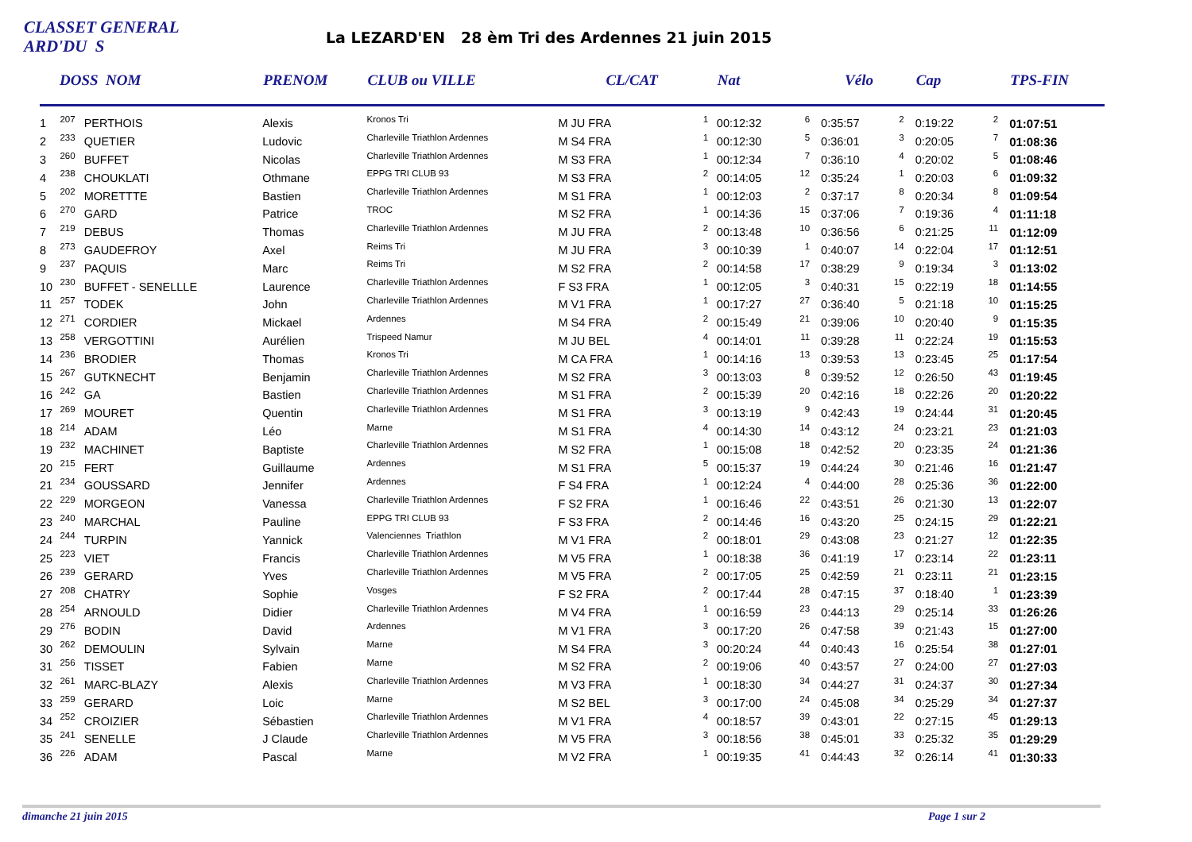CLASSET GENERAL
ARD'DU S
La LEZARD'EN 28 èm Tri des Ardennes 21 juin 2015
| DOSS NOM | | | PRENOM | CLUB ou VILLE | CL/CAT | | Nat | | Vélo | | Cap | | TPS-FIN |
| --- | --- | --- | --- | --- | --- | --- | --- | --- | --- | --- | --- | --- | --- |
| 1 | 207 | PERTHOIS | Alexis | Kronos Tri | M JU FRA | 1 | 00:12:32 | 6 | 0:35:57 | 2 | 0:19:22 | 2 | 01:07:51 |
| 2 | 233 | QUETIER | Ludovic | Charleville Triathlon Ardennes | M S4 FRA | 1 | 00:12:30 | 5 | 0:36:01 | 3 | 0:20:05 | 7 | 01:08:36 |
| 3 | 260 | BUFFET | Nicolas | Charleville Triathlon Ardennes | M S3 FRA | 1 | 00:12:34 | 7 | 0:36:10 | 4 | 0:20:02 | 5 | 01:08:46 |
| 4 | 238 | CHOUKLATI | Othmane | EPPG TRI CLUB 93 | M S3 FRA | 2 | 00:14:05 | 12 | 0:35:24 | 1 | 0:20:03 | 6 | 01:09:32 |
| 5 | 202 | MORETTTE | Bastien | Charleville Triathlon Ardennes | M S1 FRA | 1 | 00:12:03 | 2 | 0:37:17 | 8 | 0:20:34 | 8 | 01:09:54 |
| 6 | 270 | GARD | Patrice | TROC | M S2 FRA | 1 | 00:14:36 | 15 | 0:37:06 | 7 | 0:19:36 | 4 | 01:11:18 |
| 7 | 219 | DEBUS | Thomas | Charleville Triathlon Ardennes | M JU FRA | 2 | 00:13:48 | 10 | 0:36:56 | 6 | 0:21:25 | 11 | 01:12:09 |
| 8 | 273 | GAUDEFROY | Axel | Reims Tri | M JU FRA | 3 | 00:10:39 | 1 | 0:40:07 | 14 | 0:22:04 | 17 | 01:12:51 |
| 9 | 237 | PAQUIS | Marc | Reims Tri | M S2 FRA | 2 | 00:14:58 | 17 | 0:38:29 | 9 | 0:19:34 | 3 | 01:13:02 |
| 10 | 230 | BUFFET - SENELLLE | Laurence | Charleville Triathlon Ardennes | F S3 FRA | 1 | 00:12:05 | 3 | 0:40:31 | 15 | 0:22:19 | 18 | 01:14:55 |
| 11 | 257 | TODEK | John | Charleville Triathlon Ardennes | M V1 FRA | 1 | 00:17:27 | 27 | 0:36:40 | 5 | 0:21:18 | 10 | 01:15:25 |
| 12 | 271 | CORDIER | Mickael | Ardennes | M S4 FRA | 2 | 00:15:49 | 21 | 0:39:06 | 10 | 0:20:40 | 9 | 01:15:35 |
| 13 | 258 | VERGOTTINI | Aurélien | Trispeed Namur | M JU BEL | 4 | 00:14:01 | 11 | 0:39:28 | 11 | 0:22:24 | 19 | 01:15:53 |
| 14 | 236 | BRODIER | Thomas | Kronos Tri | M CA FRA | 1 | 00:14:16 | 13 | 0:39:53 | 13 | 0:23:45 | 25 | 01:17:54 |
| 15 | 267 | GUTKNECHT | Benjamin | Charleville Triathlon Ardennes | M S2 FRA | 3 | 00:13:03 | 8 | 0:39:52 | 12 | 0:26:50 | 43 | 01:19:45 |
| 16 | 242 | GA | Bastien | Charleville Triathlon Ardennes | M S1 FRA | 2 | 00:15:39 | 20 | 0:42:16 | 18 | 0:22:26 | 20 | 01:20:22 |
| 17 | 269 | MOURET | Quentin | Charleville Triathlon Ardennes | M S1 FRA | 3 | 00:13:19 | 9 | 0:42:43 | 19 | 0:24:44 | 31 | 01:20:45 |
| 18 | 214 | ADAM | Léo | Marne | M S1 FRA | 4 | 00:14:30 | 14 | 0:43:12 | 24 | 0:23:21 | 23 | 01:21:03 |
| 19 | 232 | MACHINET | Baptiste | Charleville Triathlon Ardennes | M S2 FRA | 1 | 00:15:08 | 18 | 0:42:52 | 20 | 0:23:35 | 24 | 01:21:36 |
| 20 | 215 | FERT | Guillaume | Ardennes | M S1 FRA | 5 | 00:15:37 | 19 | 0:44:24 | 30 | 0:21:46 | 16 | 01:21:47 |
| 21 | 234 | GOUSSARD | Jennifer | Ardennes | F S4 FRA | 1 | 00:12:24 | 4 | 0:44:00 | 28 | 0:25:36 | 36 | 01:22:00 |
| 22 | 229 | MORGEON | Vanessa | Charleville Triathlon Ardennes | F S2 FRA | 1 | 00:16:46 | 22 | 0:43:51 | 26 | 0:21:30 | 13 | 01:22:07 |
| 23 | 240 | MARCHAL | Pauline | EPPG TRI CLUB 93 | F S3 FRA | 2 | 00:14:46 | 16 | 0:43:20 | 25 | 0:24:15 | 29 | 01:22:21 |
| 24 | 244 | TURPIN | Yannick | Valenciennes Triathlon | M V1 FRA | 2 | 00:18:01 | 29 | 0:43:08 | 23 | 0:21:27 | 12 | 01:22:35 |
| 25 | 223 | VIET | Francis | Charleville Triathlon Ardennes | M V5 FRA | 1 | 00:18:38 | 36 | 0:41:19 | 17 | 0:23:14 | 22 | 01:23:11 |
| 26 | 239 | GERARD | Yves | Charleville Triathlon Ardennes | M V5 FRA | 2 | 00:17:05 | 25 | 0:42:59 | 21 | 0:23:11 | 21 | 01:23:15 |
| 27 | 208 | CHATRY | Sophie | Vosges | F S2 FRA | 2 | 00:17:44 | 28 | 0:47:15 | 37 | 0:18:40 | 1 | 01:23:39 |
| 28 | 254 | ARNOULD | Didier | Charleville Triathlon Ardennes | M V4 FRA | 1 | 00:16:59 | 23 | 0:44:13 | 29 | 0:25:14 | 33 | 01:26:26 |
| 29 | 276 | BODIN | David | Ardennes | M V1 FRA | 3 | 00:17:20 | 26 | 0:47:58 | 39 | 0:21:43 | 15 | 01:27:00 |
| 30 | 262 | DEMOULIN | Sylvain | Marne | M S4 FRA | 3 | 00:20:24 | 44 | 0:40:43 | 16 | 0:25:54 | 38 | 01:27:01 |
| 31 | 256 | TISSET | Fabien | Marne | M S2 FRA | 2 | 00:19:06 | 40 | 0:43:57 | 27 | 0:24:00 | 27 | 01:27:03 |
| 32 | 261 | MARC-BLAZY | Alexis | Charleville Triathlon Ardennes | M V3 FRA | 1 | 00:18:30 | 34 | 0:44:27 | 31 | 0:24:37 | 30 | 01:27:34 |
| 33 | 259 | GERARD | Loic | Marne | M S2 BEL | 3 | 00:17:00 | 24 | 0:45:08 | 34 | 0:25:29 | 34 | 01:27:37 |
| 34 | 252 | CROIZIER | Sébastien | Charleville Triathlon Ardennes | M V1 FRA | 4 | 00:18:57 | 39 | 0:43:01 | 22 | 0:27:15 | 45 | 01:29:13 |
| 35 | 241 | SENELLE | J Claude | Charleville Triathlon Ardennes | M V5 FRA | 3 | 00:18:56 | 38 | 0:45:01 | 33 | 0:25:32 | 35 | 01:29:29 |
| 36 | 226 | ADAM | Pascal | Marne | M V2 FRA | 1 | 00:19:35 | 41 | 0:44:43 | 32 | 0:26:14 | 41 | 01:30:33 |
dimanche 21 juin 2015 Page 1 sur 2